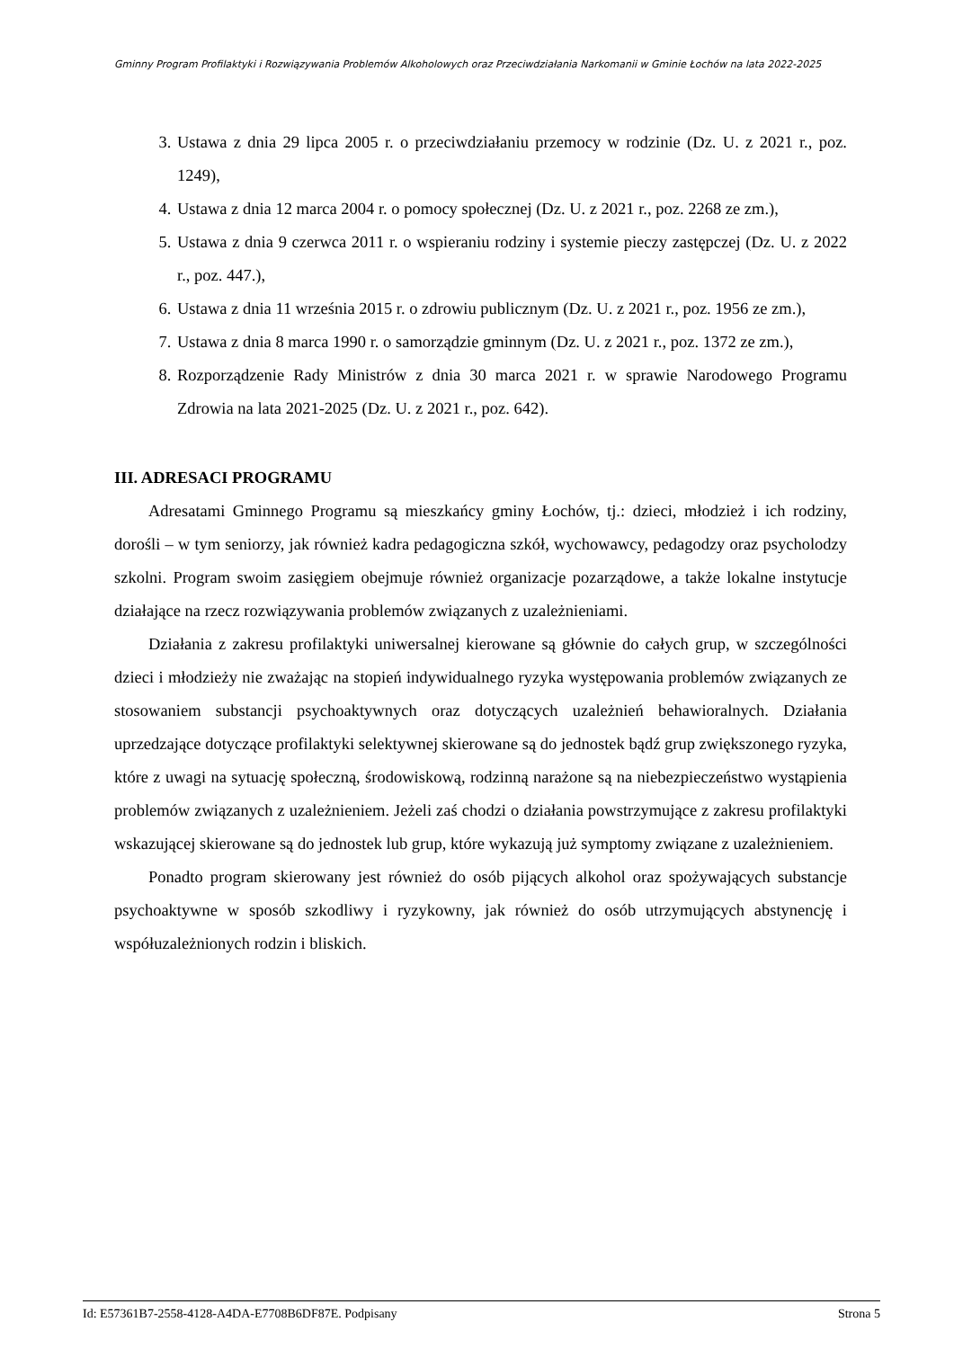Gminny Program Profilaktyki i Rozwiązywania Problemów Alkoholowych oraz Przeciwdziałania Narkomanii w Gminie Łochów na lata 2022-2025
3. Ustawa z dnia 29 lipca 2005 r. o przeciwdziałaniu przemocy w rodzinie (Dz. U. z 2021 r., poz. 1249),
4. Ustawa z dnia 12 marca 2004 r. o pomocy społecznej (Dz. U. z 2021 r., poz. 2268 ze zm.),
5. Ustawa z dnia 9 czerwca 2011 r. o wspieraniu rodziny i systemie pieczy zastępczej (Dz. U. z 2022 r., poz. 447.),
6. Ustawa z dnia 11 września 2015 r. o zdrowiu publicznym (Dz. U. z 2021 r., poz. 1956 ze zm.),
7. Ustawa z dnia 8 marca 1990 r. o samorządzie gminnym (Dz. U. z 2021 r., poz. 1372 ze zm.),
8. Rozporządzenie Rady Ministrów z dnia 30 marca 2021 r. w sprawie Narodowego Programu Zdrowia na lata 2021-2025 (Dz. U. z 2021 r., poz. 642).
III. ADRESACI PROGRAMU
Adresatami Gminnego Programu są mieszkańcy gminy Łochów, tj.: dzieci, młodzież i ich rodziny, dorośli – w tym seniorzy, jak również kadra pedagogiczna szkół, wychowawcy, pedagodzy oraz psycholodzy szkolni. Program swoim zasięgiem obejmuje również organizacje pozarządowe, a także lokalne instytucje działające na rzecz rozwiązywania problemów związanych z uzależnieniami.
Działania z zakresu profilaktyki uniwersalnej kierowane są głównie do całych grup, w szczególności dzieci i młodzieży nie zważając na stopień indywidualnego ryzyka występowania problemów związanych ze stosowaniem substancji psychoaktywnych oraz dotyczących uzależnień behawioralnych. Działania uprzedzające dotyczące profilaktyki selektywnej skierowane są do jednostek bądź grup zwiększonego ryzyka, które z uwagi na sytuację społeczną, środowiskową, rodzinną narażone są na niebezpieczeństwo wystąpienia problemów związanych z uzależnieniem. Jeżeli zaś chodzi o działania powstrzymujące z zakresu profilaktyki wskazującej skierowane są do jednostek lub grup, które wykazują już symptomy związane z uzależnieniem.
Ponadto program skierowany jest również do osób pijących alkohol oraz spożywających substancje psychoaktywne w sposób szkodliwy i ryzykowny, jak również do osób utrzymujących abstynencję i współuzależnionych rodzin i bliskich.
Id: E57361B7-2558-4128-A4DA-E7708B6DF87E. Podpisany Strona 5